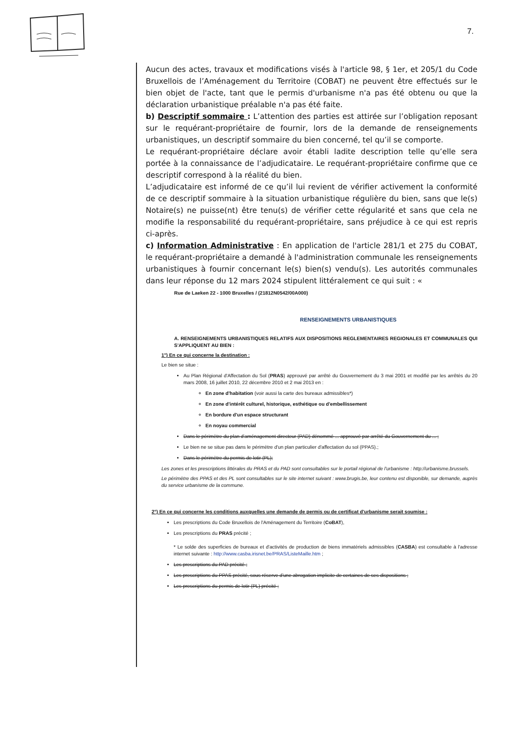7.
Aucun des actes, travaux et modifications visés à l'article 98, § 1er, et 205/1 du Code Bruxellois de l’Aménagement du Territoire (COBAT) ne peuvent être effectués sur le bien objet de l'acte, tant que le permis d'urbanisme n'a pas été obtenu ou que la déclaration urbanistique préalable n'a pas été faite.
b) Descriptif sommaire : L’attention des parties est attirée sur l’obligation reposant sur le requérant-propriétaire de fournir, lors de la demande de renseignements urbanistiques, un descriptif sommaire du bien concerné, tel qu’il se comporte.
Le requérant-propriétaire déclare avoir établi ladite description telle qu’elle sera portée à la connaissance de l’adjudicataire. Le requérant-propriétaire confirme que ce descriptif correspond à la réalité du bien.
L’adjudicataire est informé de ce qu’il lui revient de vérifier activement la conformité de ce descriptif sommaire à la situation urbanistique régulière du bien, sans que le(s) Notaire(s) ne puisse(nt) être tenu(s) de vérifier cette régularité et sans que cela ne modifie la responsabilité du requérant-propriétaire, sans préjudice à ce qui est repris ci-après.
c) Information Administrative : En application de l'article 281/1 et 275 du COBAT, le requérant-propriétaire a demandé à l'administration communale les renseignements urbanistiques à fournir concernant le(s) bien(s) vendu(s). Les autorités communales dans leur réponse du 12 mars 2024 stipulent littéralement ce qui suit : «
Rue de Laeken 22 - 1000 Bruxelles / (21812N0542/00A000)
RENSEIGNEMENTS URBANISTIQUES
A. RENSEIGNEMENTS URBANISTIQUES RELATIFS AUX DISPOSITIONS REGLEMENTAIRES REGIONALES ET COMMUNALES QUI S'APPLIQUENT AU BIEN :
1°) En ce qui concerne la destination :
Le bien se situe :
Au Plan Régional d'Affectation du Sol (PRAS) approuvé par arrêté du Gouvernement du 3 mai 2001 et modifié par les arrêtés du 20 mars 2008, 16 juillet 2010, 22 décembre 2010 et 2 mai 2013 en :
En zone d'habitation (voir aussi la carte des bureaux admissibles*)
En zone d'intérêt culturel, historique, esthétique ou d'embellissement
En bordure d'un espace structurant
En noyau commercial
Dans le périmètre du plan d'aménagement directeur (PAD) dénommé ... approuvé par arrêté du Gouvernement du ... ;
Le bien ne se situe pas dans le périmètre d'un plan particulier d'affectation du sol (PPAS).;
Dans le périmètre du permis de lotir (PL);
Les zones et les prescriptions littérales du PRAS et du PAD sont consultables sur le portail régional de l'urbanisme : http://urbanisme.brussels.
Le périmètre des PPAS et des PL sont consultables sur le site internet suivant : www.brugis.be, leur contenu est disponible, sur demande, auprès du service urbanisme de la commune.
2°) En ce qui concerne les conditions auxquelles une demande de permis ou de certificat d'urbanisme serait soumise :
Les prescriptions du Code Bruxellois de l'Aménagement du Territoire (CoBAT),
Les prescriptions du PRAS précité ;
* Le solde des superficies de bureaux et d'activités de production de biens immatériels admissibles (CASBA) est consultable à l'adresse internet suivante : http://www.casba.irisnet.be/PRAS/ListeMaille.htm ;
Les prescriptions du PAD précité ;
Les prescriptions du PPAS précité, sous réserve d'une abrogation implicite de certaines de ses dispositions ;
Les prescriptions du permis de lotir (PL) précité ;